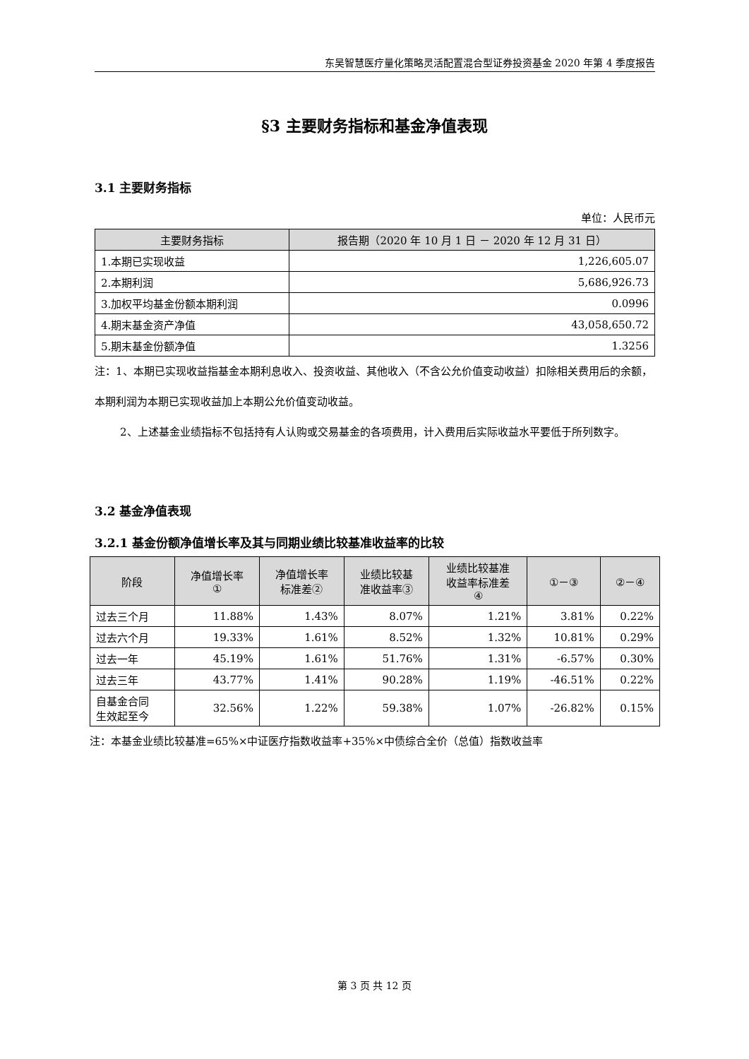东吴智慧医疗量化策略灵活配置混合型证券投资基金 2020 年第 4 季度报告
§3 主要财务指标和基金净值表现
3.1 主要财务指标
单位：人民币元
| 主要财务指标 | 报告期（2020 年 10 月 1 日 － 2020 年 12 月 31 日） |
| --- | --- |
| 1.本期已实现收益 | 1,226,605.07 |
| 2.本期利润 | 5,686,926.73 |
| 3.加权平均基金份额本期利润 | 0.0996 |
| 4.期末基金资产净值 | 43,058,650.72 |
| 5.期末基金份额净值 | 1.3256 |
注：1、本期已实现收益指基金本期利息收入、投资收益、其他收入（不含公允价值变动收益）扣除相关费用后的余额，本期利润为本期已实现收益加上本期公允价值变动收益。
2、上述基金业绩指标不包括持有人认购或交易基金的各项费用，计入费用后实际收益水平要低于所列数字。
3.2 基金净值表现
3.2.1 基金份额净值增长率及其与同期业绩比较基准收益率的比较
| 阶段 | 净值增长率 ① | 净值增长率 标准差② | 业绩比较基 准收益率③ | 业绩比较基准 收益率标准差 ④ | ①－③ | ②－④ |
| --- | --- | --- | --- | --- | --- | --- |
| 过去三个月 | 11.88% | 1.43% | 8.07% | 1.21% | 3.81% | 0.22% |
| 过去六个月 | 19.33% | 1.61% | 8.52% | 1.32% | 10.81% | 0.29% |
| 过去一年 | 45.19% | 1.61% | 51.76% | 1.31% | -6.57% | 0.30% |
| 过去三年 | 43.77% | 1.41% | 90.28% | 1.19% | -46.51% | 0.22% |
| 自基金合同 生效起至今 | 32.56% | 1.22% | 59.38% | 1.07% | -26.82% | 0.15% |
注：本基金业绩比较基准=65%×中证医疗指数收益率+35%×中债综合全价（总值）指数收益率
第 3 页 共 12 页